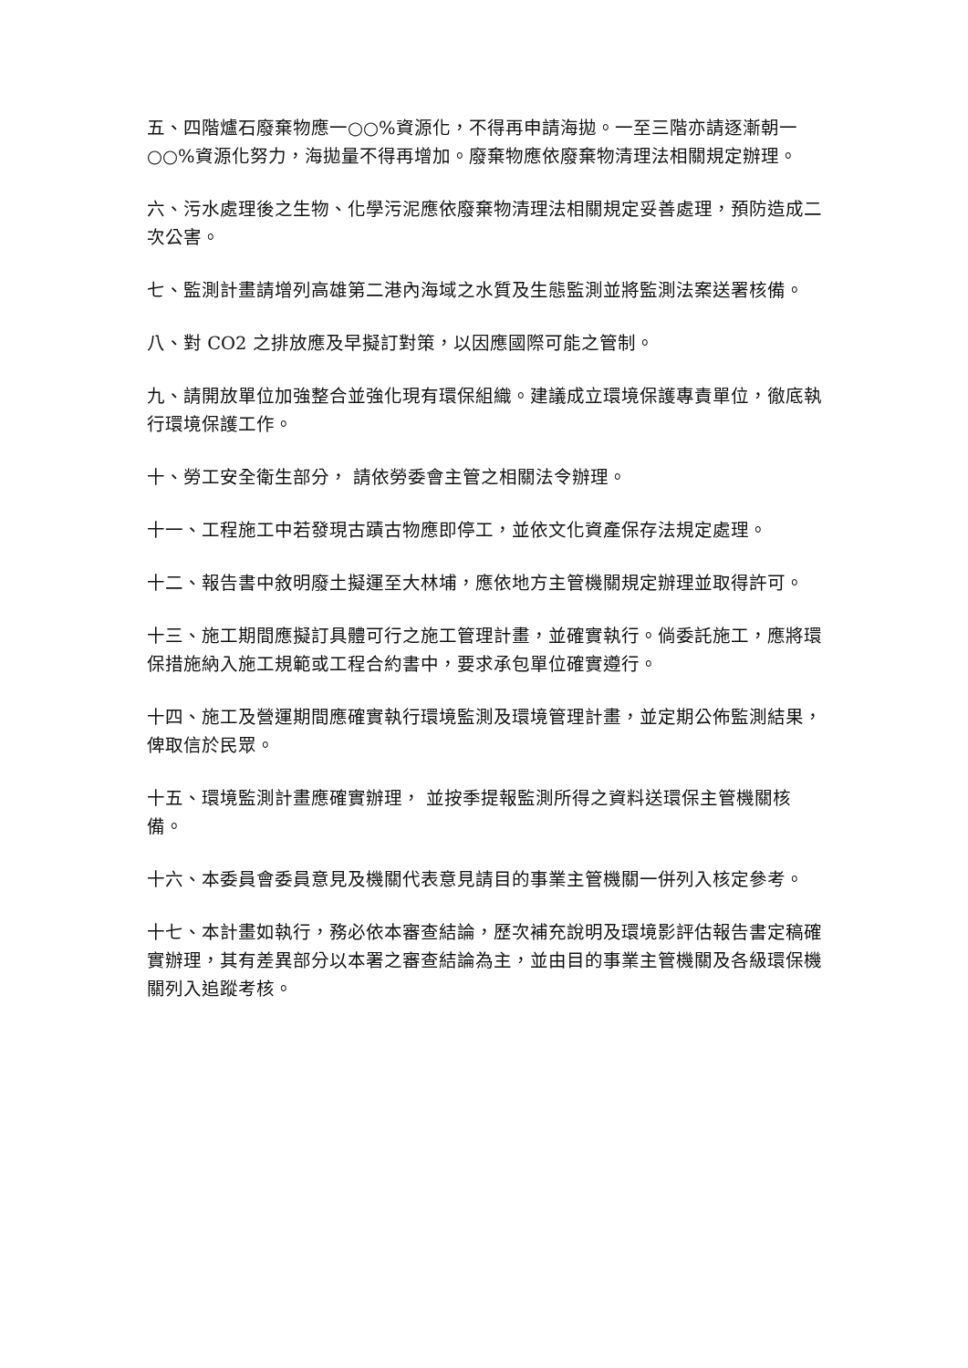五、四階爐石廢棄物應一○○%資源化，不得再申請海拋。一至三階亦請逐漸朝一○○%資源化努力，海拋量不得再增加。廢棄物應依廢棄物清理法相關規定辦理。
六、污水處理後之生物、化學污泥應依廢棄物清理法相關規定妥善處理，預防造成二次公害。
七、監測計畫請增列高雄第二港內海域之水質及生態監測並將監測法案送署核備。
八、對 CO2 之排放應及早擬訂對策，以因應國際可能之管制。
九、請開放單位加強整合並強化現有環保組織。建議成立環境保護專責單位，徹底執行環境保護工作。
十、勞工安全衛生部分， 請依勞委會主管之相關法令辦理。
十一、工程施工中若發現古蹟古物應即停工，並依文化資產保存法規定處理。
十二、報告書中敘明廢土擬運至大林埔，應依地方主管機關規定辦理並取得許可。
十三、施工期間應擬訂具體可行之施工管理計畫，並確實執行。倘委託施工，應將環保措施納入施工規範或工程合約書中，要求承包單位確實遵行。
十四、施工及營運期間應確實執行環境監測及環境管理計畫，並定期公佈監測結果，俾取信於民眾。
十五、環境監測計畫應確實辦理， 並按季提報監測所得之資料送環保主管機關核備。
十六、本委員會委員意見及機關代表意見請目的事業主管機關一併列入核定參考。
十七、本計畫如執行，務必依本審查結論，歷次補充說明及環境影評估報告書定稿確實辦理，其有差異部分以本署之審查結論為主，並由目的事業主管機關及各級環保機關列入追蹤考核。